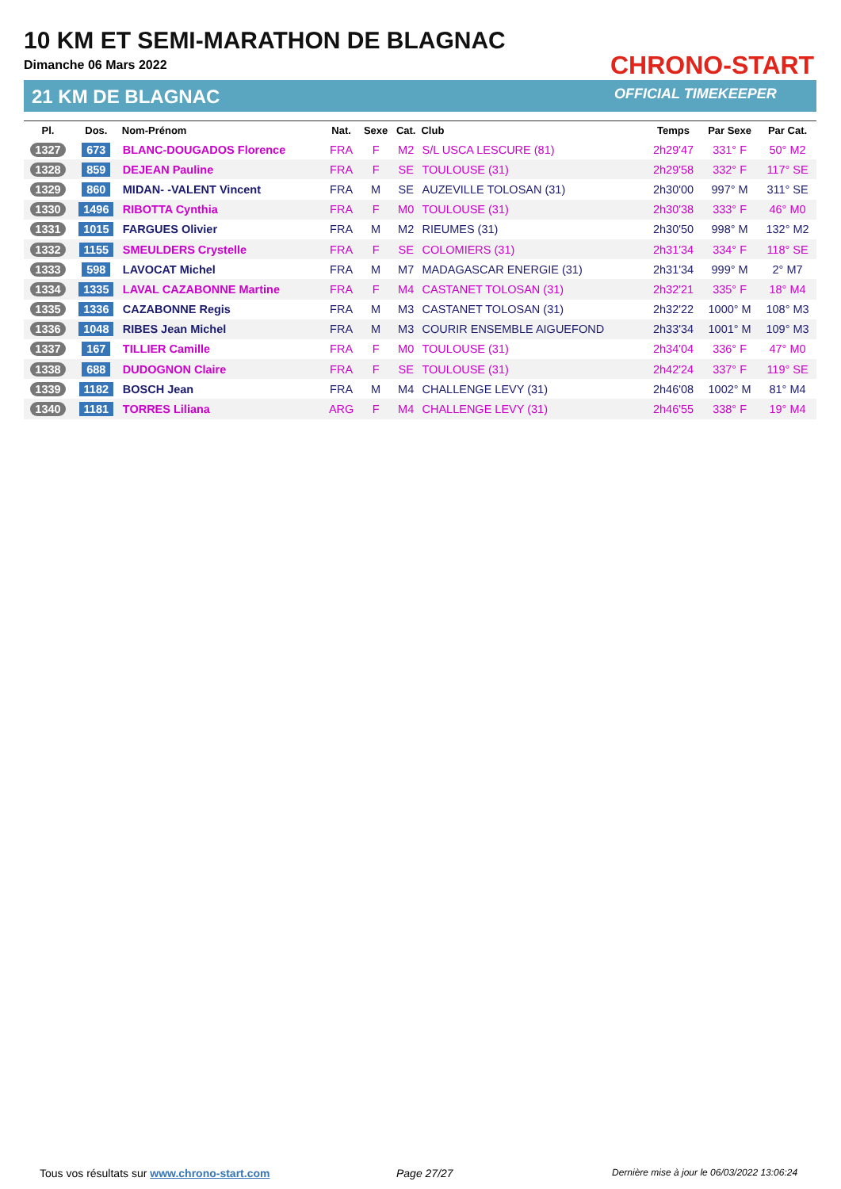10 KM ET SEMI-MARATHON DE BLAGNAC
Dimanche 06 Mars 2022
21 KM DE BLAGNAC
CHRONO-START
OFFICIAL TIMEKEEPER
| Pl. | Dos. | Nom-Prénom | Nat. | Sexe | Cat. | Club | Temps | Par Sexe | Par Cat. |
| --- | --- | --- | --- | --- | --- | --- | --- | --- | --- |
| 1327 | 673 | BLANC-DOUGADOS Florence | FRA | F | M2 | S/L USCA LESCURE (81) | 2h29'47 | 331° F | 50° M2 |
| 1328 | 859 | DEJEAN Pauline | FRA | F | SE | TOULOUSE (31) | 2h29'58 | 332° F | 117° SE |
| 1329 | 860 | MIDAN- -VALENT Vincent | FRA | M | SE | AUZEVILLE TOLOSAN (31) | 2h30'00 | 997° M | 311° SE |
| 1330 | 1496 | RIBOTTA Cynthia | FRA | F | M0 | TOULOUSE (31) | 2h30'38 | 333° F | 46° M0 |
| 1331 | 1015 | FARGUES Olivier | FRA | M | M2 | RIEUMES (31) | 2h30'50 | 998° M | 132° M2 |
| 1332 | 1155 | SMEULDERS Crystelle | FRA | F | SE | COLOMIERS (31) | 2h31'34 | 334° F | 118° SE |
| 1333 | 598 | LAVOCAT Michel | FRA | M | M7 | MADAGASCAR ENERGIE (31) | 2h31'34 | 999° M | 2° M7 |
| 1334 | 1335 | LAVAL CAZABONNE Martine | FRA | F | M4 | CASTANET TOLOSAN (31) | 2h32'21 | 335° F | 18° M4 |
| 1335 | 1336 | CAZABONNE Regis | FRA | M | M3 | CASTANET TOLOSAN (31) | 2h32'22 | 1000° M | 108° M3 |
| 1336 | 1048 | RIBES Jean Michel | FRA | M | M3 | COURIR ENSEMBLE AIGUEFOND | 2h33'34 | 1001° M | 109° M3 |
| 1337 | 167 | TILLIER Camille | FRA | F | M0 | TOULOUSE (31) | 2h34'04 | 336° F | 47° M0 |
| 1338 | 688 | DUDOGNON Claire | FRA | F | SE | TOULOUSE (31) | 2h42'24 | 337° F | 119° SE |
| 1339 | 1182 | BOSCH Jean | FRA | M | M4 | CHALLENGE LEVY (31) | 2h46'08 | 1002° M | 81° M4 |
| 1340 | 1181 | TORRES Liliana | ARG | F | M4 | CHALLENGE LEVY (31) | 2h46'55 | 338° F | 19° M4 |
Tous vos résultats sur www.chrono-start.com
Page 27/27
Dernière mise à jour le 06/03/2022 13:06:24